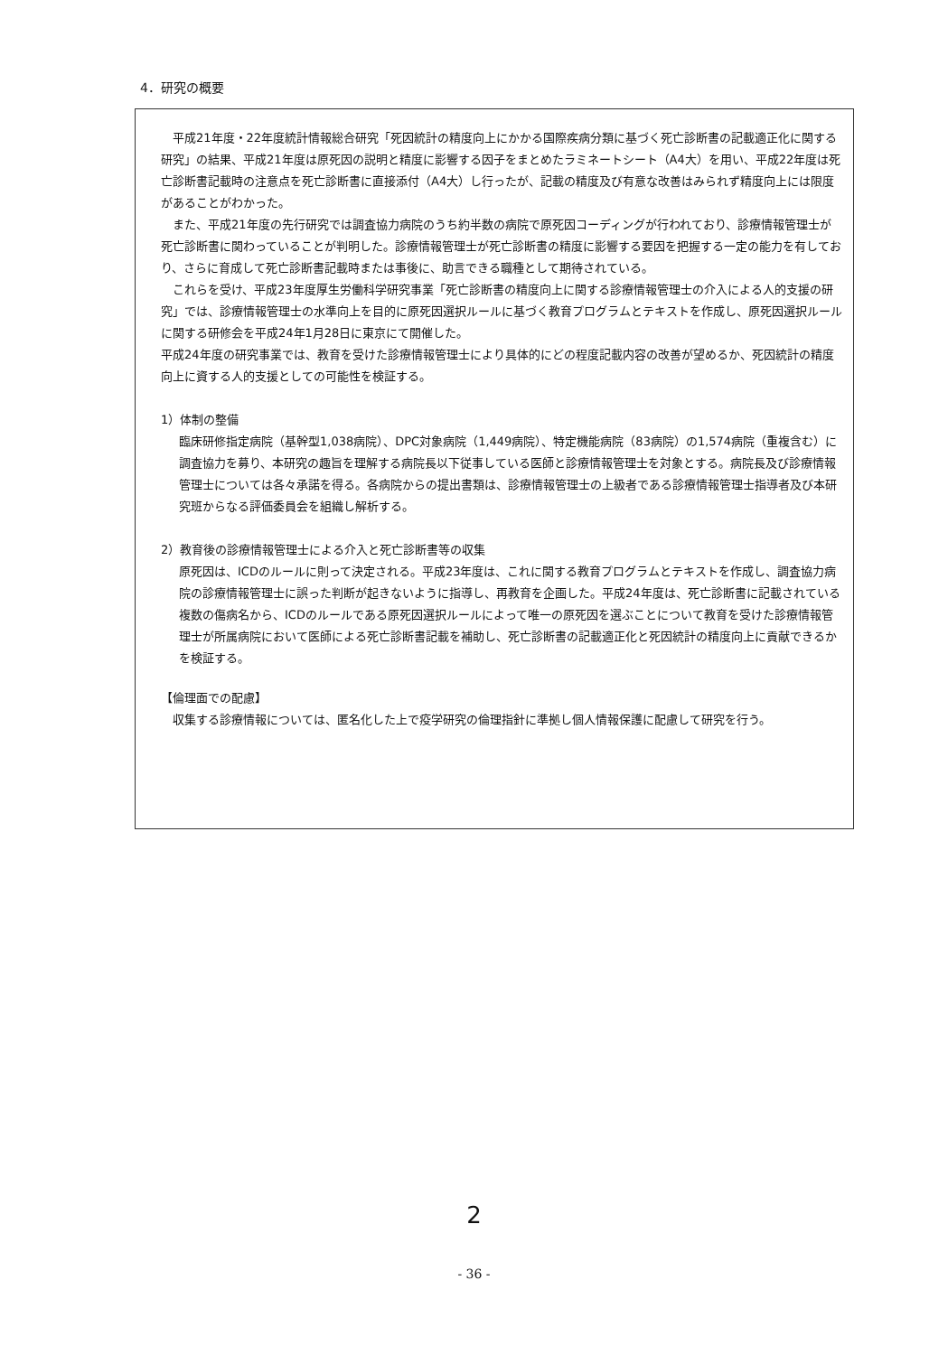4．研究の概要
平成21年度・22年度統計情報総合研究「死因統計の精度向上にかかる国際疾病分類に基づく死亡診断書の記載適正化に関する研究」の結果、平成21年度は原死因の説明と精度に影響する因子をまとめたラミネートシート（A4大）を用い、平成22年度は死亡診断書記載時の注意点を死亡診断書に直接添付（A4大）し行ったが、記載の精度及び有意な改善はみられず精度向上には限度があることがわかった。
また、平成21年度の先行研究では調査協力病院のうち約半数の病院で原死因コーディングが行われており、診療情報管理士が死亡診断書に関わっていることが判明した。診療情報管理士が死亡診断書の精度に影響する要因を把握する一定の能力を有しており、さらに育成して死亡診断書記載時または事後に、助言できる職種として期待されている。
これらを受け、平成23年度厚生労働科学研究事業「死亡診断書の精度向上に関する診療情報管理士の介入による人的支援の研究」では、診療情報管理士の水準向上を目的に原死因選択ルールに基づく教育プログラムとテキストを作成し、原死因選択ルールに関する研修会を平成24年1月28日に東京にて開催した。
平成24年度の研究事業では、教育を受けた診療情報管理士により具体的にどの程度記載内容の改善が望めるか、死因統計の精度向上に資する人的支援としての可能性を検証する。
1）体制の整備
臨床研修指定病院（基幹型1,038病院）、DPC対象病院（1,449病院）、特定機能病院（83病院）の1,574病院（重複含む）に調査協力を募り、本研究の趣旨を理解する病院長以下従事している医師と診療情報管理士を対象とする。病院長及び診療情報管理士については各々承諾を得る。各病院からの提出書類は、診療情報管理士の上級者である診療情報管理士指導者及び本研究班からなる評価委員会を組織し解析する。
2）教育後の診療情報管理士による介入と死亡診断書等の収集
原死因は、ICDのルールに則って決定される。平成23年度は、これに関する教育プログラムとテキストを作成し、調査協力病院の診療情報管理士に誤った判断が起きないように指導し、再教育を企画した。平成24年度は、死亡診断書に記載されている複数の傷病名から、ICDのルールである原死因選択ルールによって唯一の原死因を選ぶことについて教育を受けた診療情報管理士が所属病院において医師による死亡診断書記載を補助し、死亡診断書の記載適正化と死因統計の精度向上に貢献できるかを検証する。
【倫理面での配慮】
収集する診療情報については、匿名化した上で疫学研究の倫理指針に準拠し個人情報保護に配慮して研究を行う。
2
- 36 -